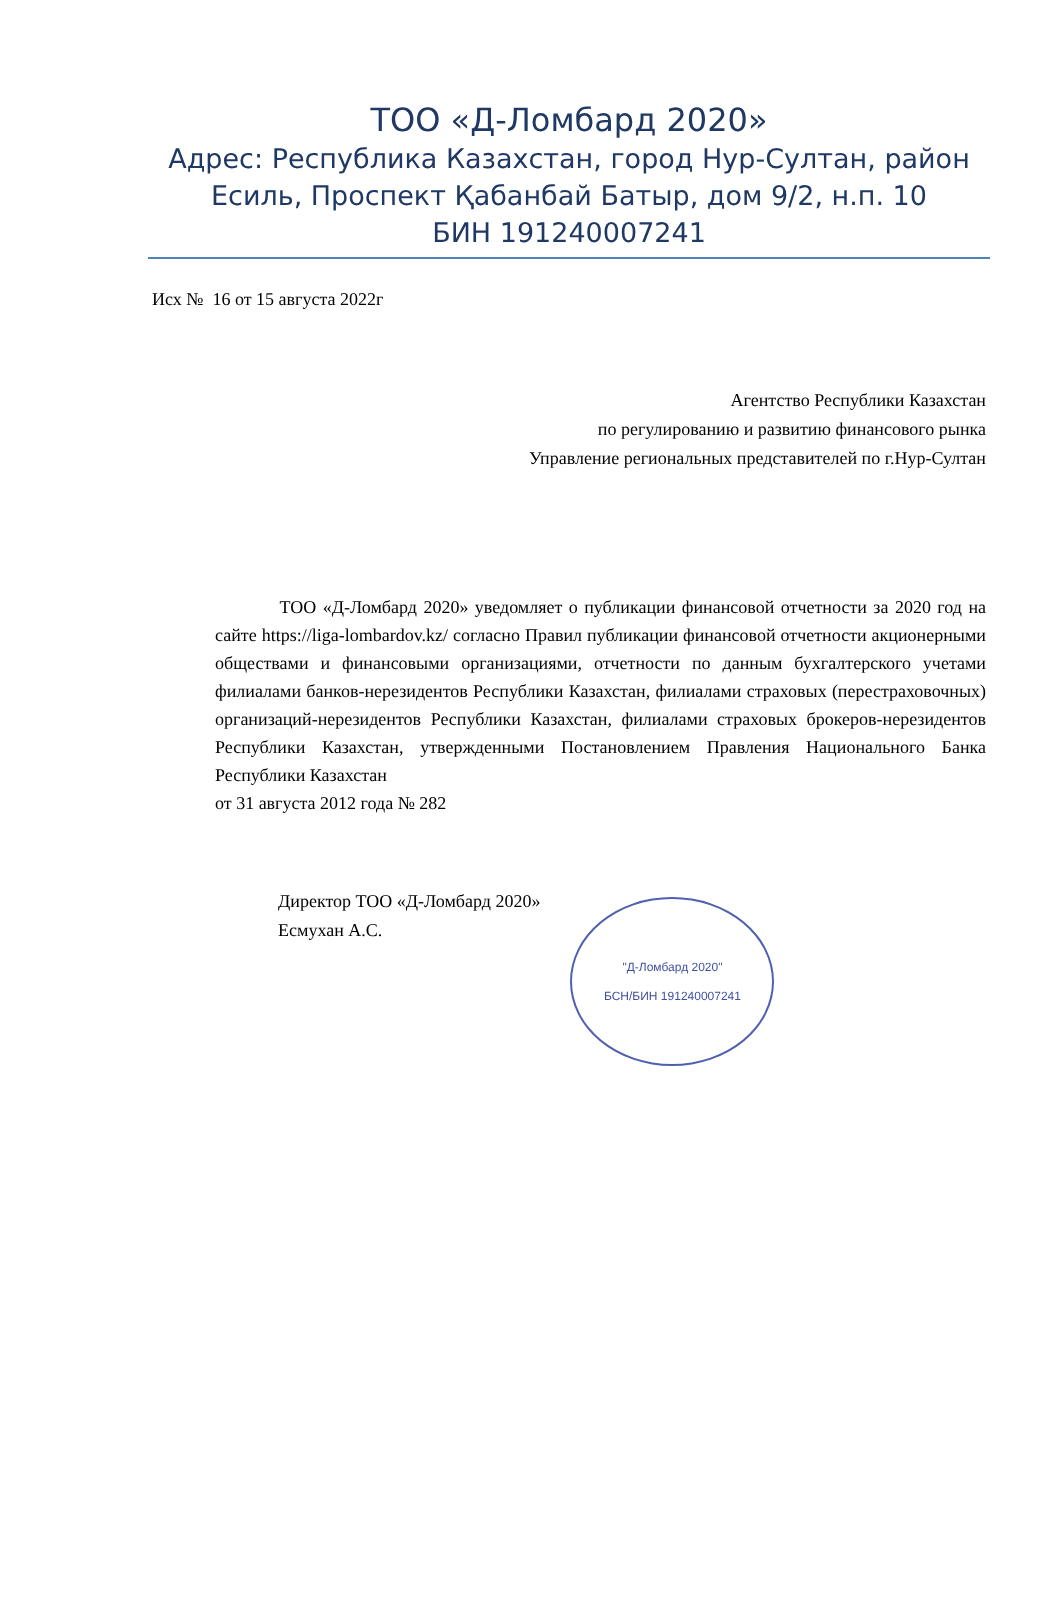ТОО «Д-Ломбард 2020»
Адрес: Республика Казахстан, город Нур-Султан, район Есиль, Проспект Қабанбай Батыр, дом 9/2, н.п. 10
БИН 191240007241
Исх № 16 от 15 августа 2022г
Агентство Республики Казахстан
по регулированию и развитию финансового рынка
Управление региональных представителей по г.Нур-Султан
ТОО «Д-Ломбард 2020» уведомляет о публикации финансовой отчетности за 2020 год на сайте https://liga-lombardov.kz/ согласно Правил публикации финансовой отчетности акционерными обществами и финансовыми организациями, отчетности по данным бухгалтерского учетами филиалами банков-нерезидентов Республики Казахстан, филиалами страховых (перестраховочных) организаций-нерезидентов Республики Казахстан, филиалами страховых брокеров-нерезидентов Республики Казахстан, утвержденными Постановлением Правления Национального Банка Республики Казахстан
от 31 августа 2012 года № 282
Директор ТОО «Д-Ломбард 2020»
Есмухан А.С.
"Д-Ломбард 2020"
БСН/БИН 191240007241